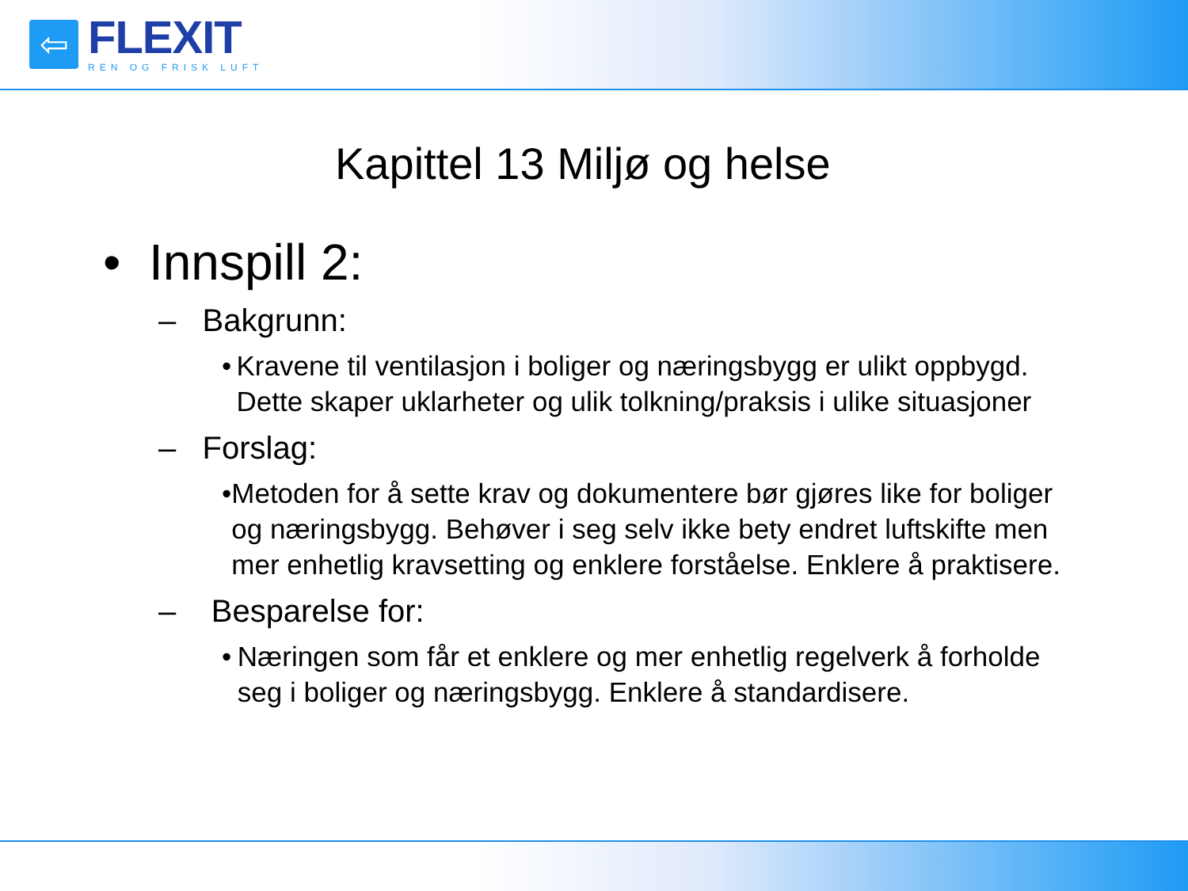⇦
FLEXIT
REN OG FRISK LUFT
Kapittel 13 Miljø og helse
• Innspill 2:
– Bakgrunn:
• Kravene til ventilasjon i boliger og næringsbygg er ulikt oppbygd. Dette skaper uklarheter og ulik tolkning/praksis i ulike situasjoner
– Forslag:
• Metoden for å sette krav og dokumentere bør gjøres like for boliger og næringsbygg. Behøver i seg selv ikke bety endret luftskifte men mer enhetlig kravsetting og enklere forståelse. Enklere å praktisere.
– Besparelse for:
• Næringen som får et enklere og mer enhetlig regelverk å forholde seg i boliger og næringsbygg. Enklere å standardisere.